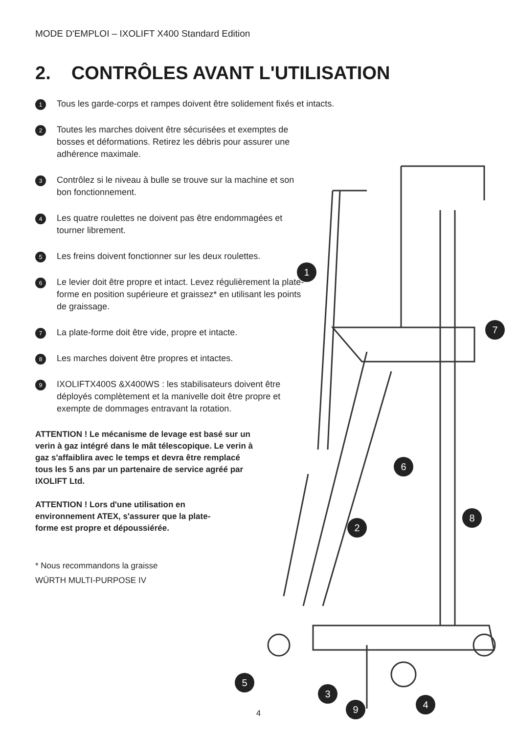MODE D'EMPLOI – IXOLIFT X400 Standard Edition
2. CONTRÔLES AVANT L'UTILISATION
1 Tous les garde-corps et rampes doivent être solidement fixés et intacts.
2 Toutes les marches doivent être sécurisées et exemptes de bosses et déformations. Retirez les débris pour assurer une adhérence maximale.
3 Contrôlez si le niveau à bulle se trouve sur la machine et son bon fonctionnement.
4 Les quatre roulettes ne doivent pas être endommagées et tourner librement.
5 Les freins doivent fonctionner sur les deux roulettes.
6 Le levier doit être propre et intact. Levez régulièrement la plate-forme en position supérieure et graissez* en utilisant les points de graissage.
7 La plate-forme doit être vide, propre et intacte.
8 Les marches doivent être propres et intactes.
9 IXOLIFTX400S &X400WS : les stabilisateurs doivent être déployés complètement et la manivelle doit être propre et exempte de dommages entravant la rotation.
ATTENTION ! Le mécanisme de levage est basé sur un verin à gaz intégré dans le mât télescopique. Le verin à gaz s'affaiblira avec le temps et devra être remplacé tous les 5 ans par un partenaire de service agréé par IXOLIFT Ltd.
ATTENTION ! Lors d'une utilisation en environnement ATEX, s'assurer que la plate-forme est propre et dépoussiérée.
* Nous recommandons la graisse
WÜRTH MULTI-PURPOSE IV
1
7
6
8
2
3
5
4
9
4